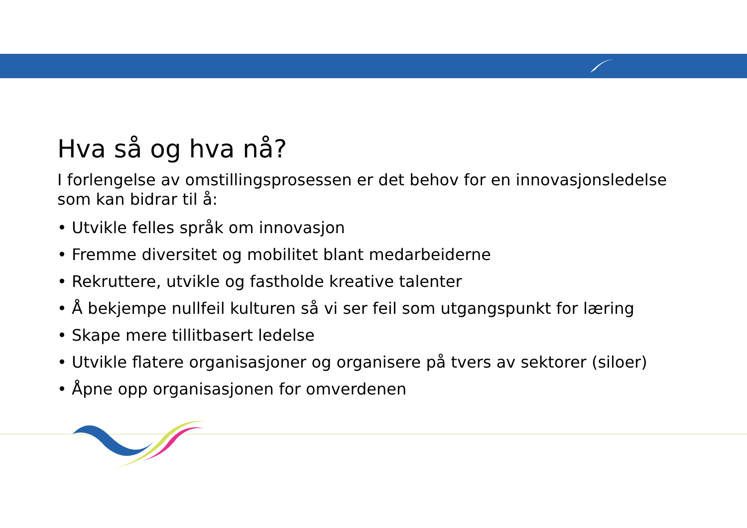Hva så og hva nå?
I forlengelse av omstillingsprosessen er det behov for en innovasjonsledelse som kan bidrar til å:
• Utvikle felles språk om innovasjon
• Fremme diversitet og mobilitet blant medarbeiderne
• Rekruttere, utvikle og fastholde kreative talenter
• Å bekjempe nullfeil kulturen så vi ser feil som utgangspunkt for læring
• Skape mere tillitbasert ledelse
• Utvikle flatere organisasjoner og organisere på tvers av sektorer (siloer)
• Åpne opp organisasjonen for omverdenen